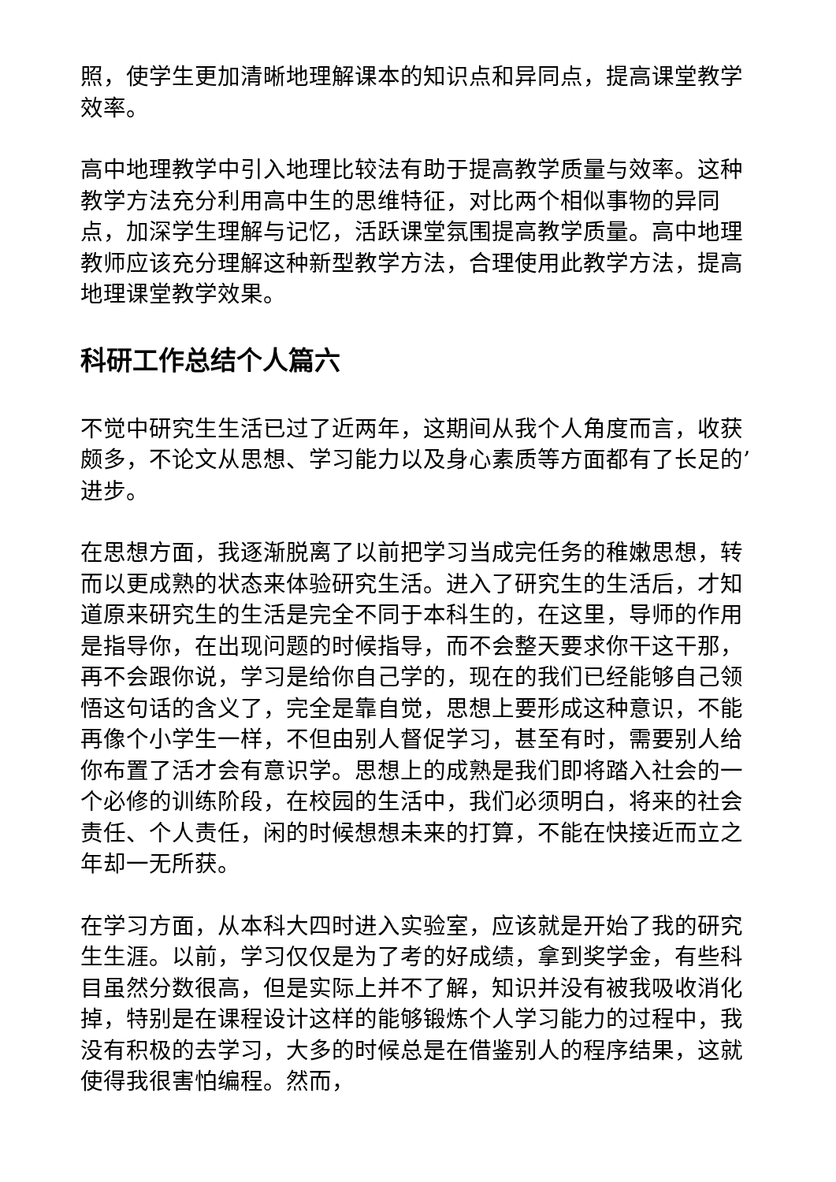照，使学生更加清晰地理解课本的知识点和异同点，提高课堂教学效率。
高中地理教学中引入地理比较法有助于提高教学质量与效率。这种教学方法充分利用高中生的思维特征，对比两个相似事物的异同点，加深学生理解与记忆，活跃课堂氛围提高教学质量。高中地理教师应该充分理解这种新型教学方法，合理使用此教学方法，提高地理课堂教学效果。
科研工作总结个人篇六
不觉中研究生生活已过了近两年，这期间从我个人角度而言，收获颇多，不论文从思想、学习能力以及身心素质等方面都有了长足的’进步。
在思想方面，我逐渐脱离了以前把学习当成完任务的稚嫩思想，转而以更成熟的状态来体验研究生活。进入了研究生的生活后，才知道原来研究生的生活是完全不同于本科生的，在这里，导师的作用是指导你，在出现问题的时候指导，而不会整天要求你干这干那，再不会跟你说，学习是给你自己学的，现在的我们已经能够自己领悟这句话的含义了，完全是靠自觉，思想上要形成这种意识，不能再像个小学生一样，不但由别人督促学习，甚至有时，需要别人给你布置了活才会有意识学。思想上的成熟是我们即将踏入社会的一个必修的训练阶段，在校园的生活中，我们必须明白，将来的社会责任、个人责任，闲的时候想想未来的打算，不能在快接近而立之年却一无所获。
在学习方面，从本科大四时进入实验室，应该就是开始了我的研究生生涯。以前，学习仅仅是为了考的好成绩，拿到奖学金，有些科目虽然分数很高，但是实际上并不了解，知识并没有被我吸收消化掉，特别是在课程设计这样的能够锻炼个人学习能力的过程中，我没有积极的去学习，大多的时候总是在借鉴别人的程序结果，这就使得我很害怕编程。然而，